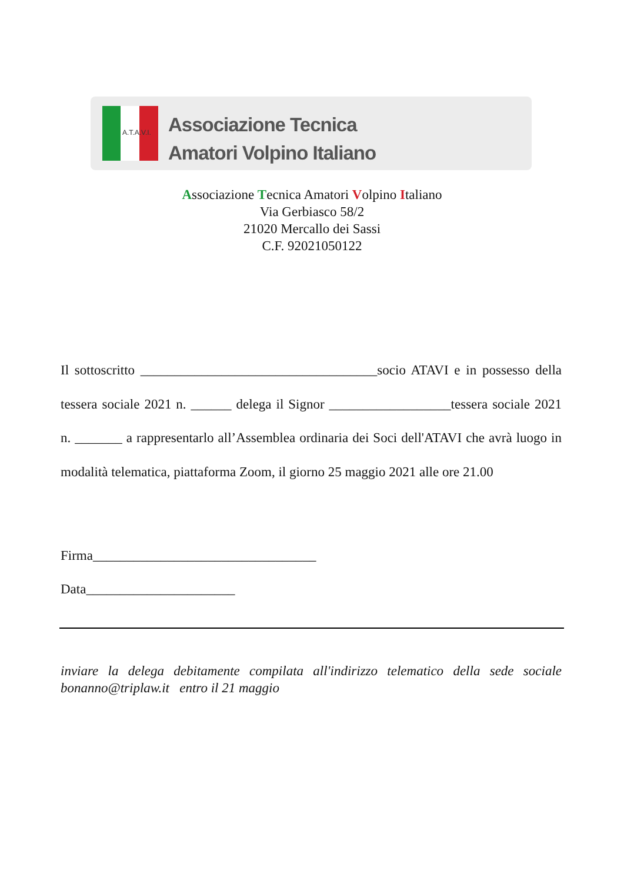A.T.A.V.I.
Associazione Tecnica
Amatori Volpino Italiano
Associazione Tecnica Amatori Volpino Italiano
Via Gerbiasco 58/2
21020 Mercallo dei Sassi
C.F. 92021050122
Il sottoscritto ___________________________________socio ATAVI e in possesso della tessera sociale 2021 n. ______ delega il Signor __________________tessera sociale 2021 n. _______ a rappresentarlo all’Assemblea ordinaria dei Soci dell'ATAVI che avrà luogo in modalità telematica, piattaforma Zoom, il giorno 25 maggio 2021 alle ore 21.00
Firma_________________________________
Data______________________
inviare la delega debitamente compilata all'indirizzo telematico della sede sociale bonanno@triplaw.it entro il 21 maggio